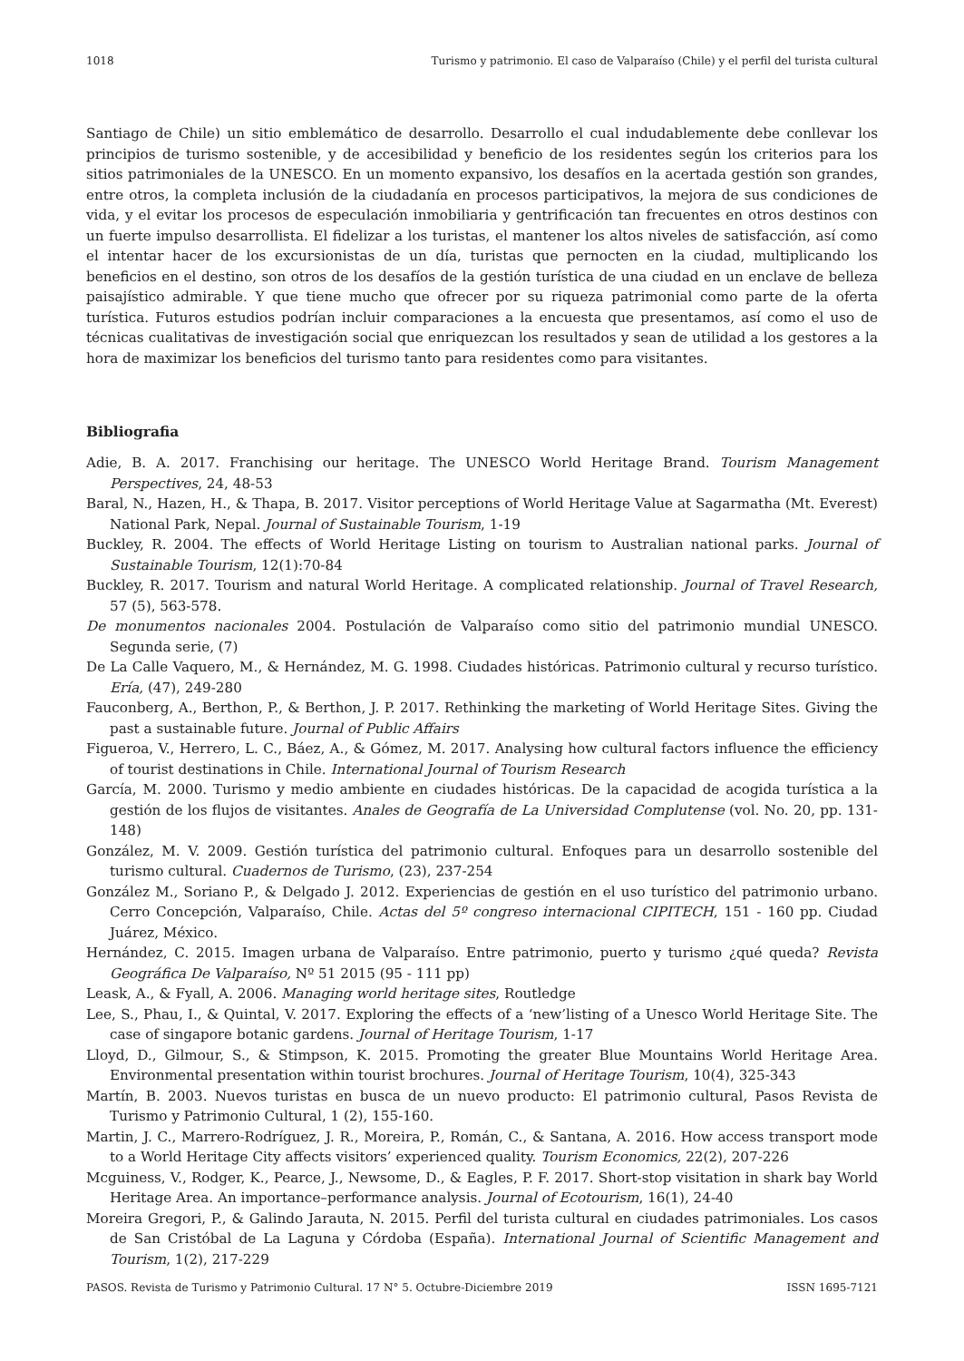1018 Turismo y patrimonio. El caso de Valparaíso (Chile) y el perfil del turista cultural
Santiago de Chile) un sitio emblemático de desarrollo. Desarrollo el cual indudablemente debe conllevar los principios de turismo sostenible, y de accesibilidad y beneficio de los residentes según los criterios para los sitios patrimoniales de la UNESCO. En un momento expansivo, los desafíos en la acertada gestión son grandes, entre otros, la completa inclusión de la ciudadanía en procesos participativos, la mejora de sus condiciones de vida, y el evitar los procesos de especulación inmobiliaria y gentrificación tan frecuentes en otros destinos con un fuerte impulso desarrollista. El fidelizar a los turistas, el mantener los altos niveles de satisfacción, así como el intentar hacer de los excursionistas de un día, turistas que pernocten en la ciudad, multiplicando los beneficios en el destino, son otros de los desafíos de la gestión turística de una ciudad en un enclave de belleza paisajístico admirable. Y que tiene mucho que ofrecer por su riqueza patrimonial como parte de la oferta turística. Futuros estudios podrían incluir comparaciones a la encuesta que presentamos, así como el uso de técnicas cualitativas de investigación social que enriquezcan los resultados y sean de utilidad a los gestores a la hora de maximizar los beneficios del turismo tanto para residentes como para visitantes.
Bibliografia
Adie, B. A. 2017. Franchising our heritage. The UNESCO World Heritage Brand. Tourism Management Perspectives, 24, 48-53
Baral, N., Hazen, H., & Thapa, B. 2017. Visitor perceptions of World Heritage Value at Sagarmatha (Mt. Everest) National Park, Nepal. Journal of Sustainable Tourism, 1-19
Buckley, R. 2004. The effects of World Heritage Listing on tourism to Australian national parks. Journal of Sustainable Tourism, 12(1):70-84
Buckley, R. 2017. Tourism and natural World Heritage. A complicated relationship. Journal of Travel Research, 57 (5), 563-578.
De monumentos nacionales 2004. Postulación de Valparaíso como sitio del patrimonio mundial UNESCO. Segunda serie, (7)
De La Calle Vaquero, M., & Hernández, M. G. 1998. Ciudades históricas. Patrimonio cultural y recurso turístico. Ería, (47), 249-280
Fauconberg, A., Berthon, P., & Berthon, J. P. 2017. Rethinking the marketing of World Heritage Sites. Giving the past a sustainable future. Journal of Public Affairs
Figueroa, V., Herrero, L. C., Báez, A., & Gómez, M. 2017. Analysing how cultural factors influence the efficiency of tourist destinations in Chile. International Journal of Tourism Research
García, M. 2000. Turismo y medio ambiente en ciudades históricas. De la capacidad de acogida turística a la gestión de los flujos de visitantes. Anales de Geografía de La Universidad Complutense (vol. No. 20, pp. 131-148)
González, M. V. 2009. Gestión turística del patrimonio cultural. Enfoques para un desarrollo sostenible del turismo cultural. Cuadernos de Turismo, (23), 237-254
González M., Soriano P., & Delgado J. 2012. Experiencias de gestión en el uso turístico del patrimonio urbano. Cerro Concepción, Valparaíso, Chile. Actas del 5º congreso internacional CIPITECH, 151 - 160 pp. Ciudad Juárez, México.
Hernández, C. 2015. Imagen urbana de Valparaíso. Entre patrimonio, puerto y turismo ¿qué queda? Revista Geográfica De Valparaíso, Nº 51 2015 (95 - 111 pp)
Leask, A., & Fyall, A. 2006. Managing world heritage sites, Routledge
Lee, S., Phau, I., & Quintal, V. 2017. Exploring the effects of a ‘new’listing of a Unesco World Heritage Site. The case of singapore botanic gardens. Journal of Heritage Tourism, 1-17
Lloyd, D., Gilmour, S., & Stimpson, K. 2015. Promoting the greater Blue Mountains World Heritage Area. Environmental presentation within tourist brochures. Journal of Heritage Tourism, 10(4), 325-343
Martín, B. 2003. Nuevos turistas en busca de un nuevo producto: El patrimonio cultural, Pasos Revista de Turismo y Patrimonio Cultural, 1 (2), 155-160.
Martin, J. C., Marrero-Rodríguez, J. R., Moreira, P., Román, C., & Santana, A. 2016. How access transport mode to a World Heritage City affects visitors’ experienced quality. Tourism Economics, 22(2), 207-226
Mcguiness, V., Rodger, K., Pearce, J., Newsome, D., & Eagles, P. F. 2017. Short-stop visitation in shark bay World Heritage Area. An importance–performance analysis. Journal of Ecotourism, 16(1), 24-40
Moreira Gregori, P., & Galindo Jarauta, N. 2015. Perfil del turista cultural en ciudades patrimoniales. Los casos de San Cristóbal de La Laguna y Córdoba (España). International Journal of Scientific Management and Tourism, 1(2), 217-229
PASOS. Revista de Turismo y Patrimonio Cultural. 17 N° 5. Octubre-Diciembre 2019 ISSN 1695-7121